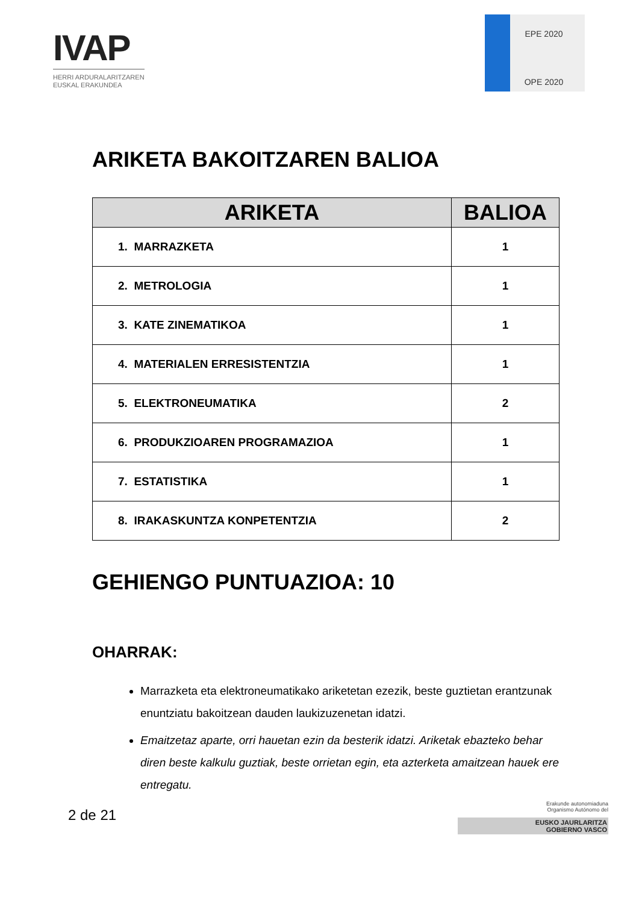IVAP
HERRI ARDURALARITZAREN
EUSKAL ERAKUNDEA
EPE 2020
OPE 2020
ARIKETA BAKOITZAREN BALIOA
| ARIKETA | BALIOA |
| --- | --- |
| 1. MARRAZKETA | 1 |
| 2. METROLOGIA | 1 |
| 3. KATE ZINEMATIKOA | 1 |
| 4. MATERIALEN ERRESISTENTZIA | 1 |
| 5. ELEKTRONEUMATIKA | 2 |
| 6. PRODUKZIOAREN PROGRAMAZIOA | 1 |
| 7. ESTATISTIKA | 1 |
| 8. IRAKASKUNTZA KONPETENTZIA | 2 |
GEHIENGO PUNTUAZIOA: 10
OHARRAK:
Marrazketa eta elektroneumatikako ariketetan ezezik, beste guztietan erantzunak enuntziatu bakoitzean dauden laukizuzenetan idatzi.
Emaitzetaz aparte, orri hauetan ezin da besterik idatzi. Ariketak ebazteko behar diren beste kalkulu guztiak, beste orrietan egin, eta azterketa amaitzean hauek ere entregatu.
2 de 21
Erakunde autonomiaduna
Organismo Autónomo del
EUSKO JAURLARITZA
GOBIERNO VASCO